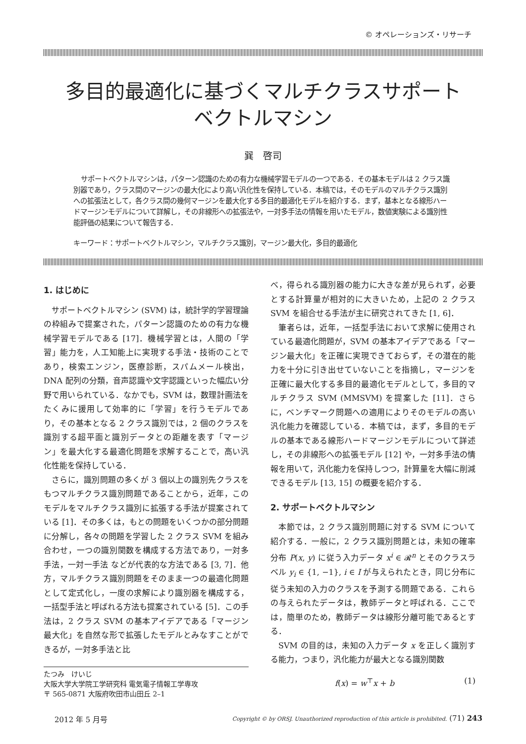© オペレーションズ・リサーチ
多目的最適化に基づくマルチクラスサポート
ベクトルマシン
巽　啓司
サポートベクトルマシンは，パターン認識のための有力な機械学習モデルの一つである．その基本モデルは 2 クラス識別器であり，クラス間のマージンの最大化により高い汎化性を保持している．本稿では，そのモデルのマルチクラス識別への拡張法として，各クラス間の幾何マージンを最大化する多目的最適化モデルを紹介する．まず，基本となる線形ハードマージンモデルについて詳解し，その非線形への拡張法や，一対多手法の情報を用いたモデル，数値実験による識別性能評価の結果について報告する．
キーワード：サポートベクトルマシン，マルチクラス識別，マージン最大化，多目的最適化
1. はじめに
サポートベクトルマシン (SVM) は，統計学的学習理論の枠組みで提案された，パターン認識のための有力な機械学習モデルである [17]．機械学習とは，人間の「学習」能力を，人工知能上に実現する手法・技術のことであり，検索エンジン，医療診断，スパムメール検出，DNA 配列の分類，音声認識や文字認識といった幅広い分野で用いられている．なかでも，SVM は，数理計画法をたくみに援用して効率的に「学習」を行うモデルであり，その基本となる 2 クラス識別では，2 個のクラスを識別する超平面と識別データとの距離を表す「マージン」を最大化する最適化問題を求解することで，高い汎化性能を保持している．
さらに，識別問題の多くが 3 個以上の識別先クラスをもつマルチクラス識別問題であることから，近年，このモデルをマルチクラス識別に拡張する手法が提案されている [1]．その多くは，もとの問題をいくつかの部分問題に分解し，各々の問題を学習した 2 クラス SVM を組み合わせ，一つの識別関数を構成する方法であり，一対多手法，一対一手法 などが代表的な方法である [3, 7]．他方，マルチクラス識別問題をそのまま一つの最適化問題として定式化し，一度の求解により識別器を構成する，一括型手法と呼ばれる方法も提案されている [5]．この手法は，2 クラス SVM の基本アイデアである「マージン最大化」を自然な形で拡張したモデルとみなすことができるが，一対多手法と比
たつみ　けいじ
大阪大学大学院工学研究科 電気電子情報工学専攻
〒 565-0871 大阪府吹田市山田丘 2–1
べ，得られる識別器の能力に大きな差が見られず，必要とする計算量が相対的に大きいため，上記の 2 クラス SVM を組合せる手法が主に研究されてきた [1, 6]．
筆者らは，近年，一括型手法において求解に使用されている最適化問題が，SVM の基本アイデアである「マージン最大化」を正確に実現できておらず，その潜在的能力を十分に引き出せていないことを指摘し，マージンを正確に最大化する多目的最適化モデルとして，多目的マルチクラス SVM (MMSVM) を提案した [11]．さらに，ベンチマーク問題への適用によりそのモデルの高い汎化能力を確認している．本稿では，まず，多目的モデルの基本である線形ハードマージンモデルについて詳述し，その非線形への拡張モデル [12] や，一対多手法の情報を用いて，汎化能力を保持しつつ，計算量を大幅に削減できるモデル [13, 15] の概要を紹介する．
2. サポートベクトルマシン
本節では，2 クラス識別問題に対する SVM について紹介する．一般に，2 クラス識別問題とは，未知の確率分布 P(x, y) に従う入力データ x<sup>i</sup> ∈ 𝓡<sup>n</sup> とそのクラスラベル y<sub>i</sub> ∈ {1, −1}, i ∈ I が与えられたとき，同じ分布に従う未知の入力のクラスを予測する問題である．これらの与えられたデータは，教師データと呼ばれる．ここでは，簡単のため，教師データは線形分離可能であるとする．
SVM の目的は，未知の入力データ x を正しく識別する能力，つまり，汎化能力が最大となる識別関数
f(x) = w<sup>⊤</sup>x + b (1)
2012 年 5 月号 Copyright © by ORSJ. Unauthorized reproduction of this article is prohibited. (71) 243